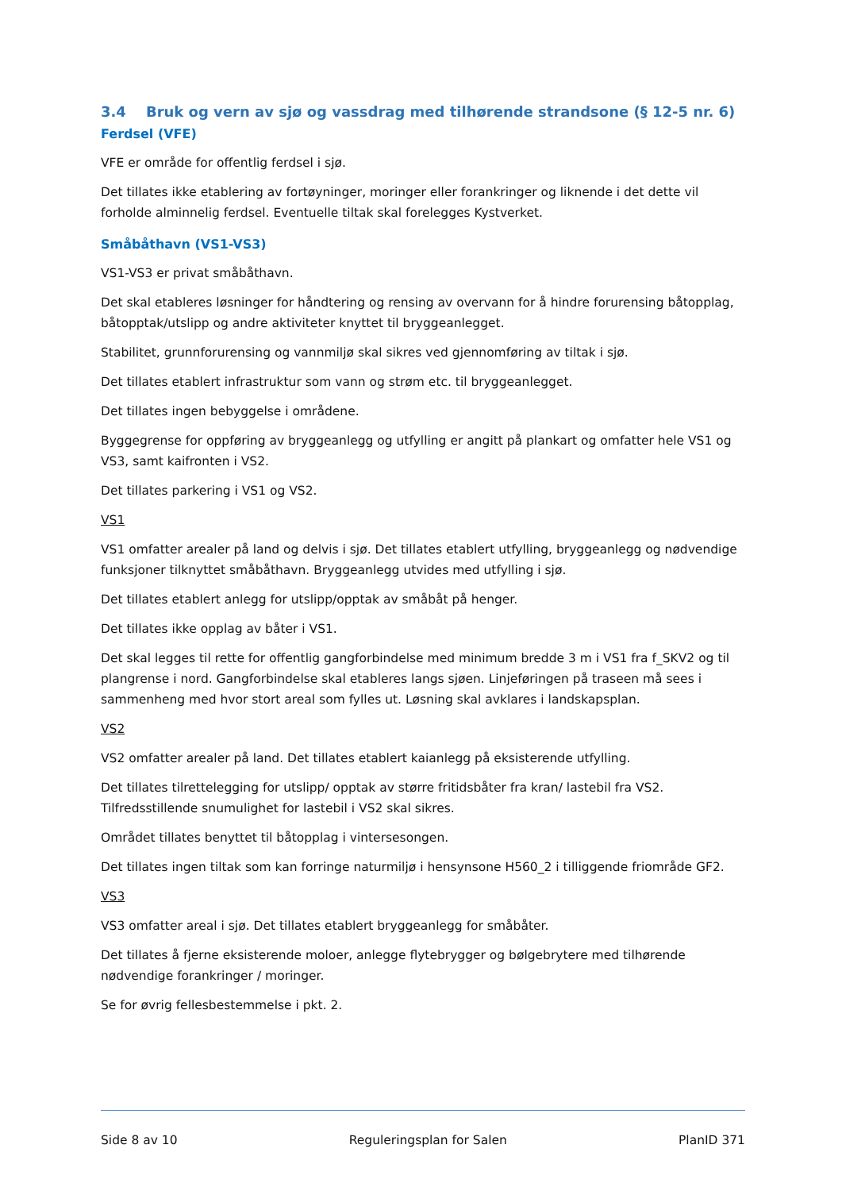3.4 Bruk og vern av sjø og vassdrag med tilhørende strandsone (§ 12-5 nr. 6)
Ferdsel (VFE)
VFE er område for offentlig ferdsel i sjø.
Det tillates ikke etablering av fortøyninger, moringer eller forankringer og liknende i det dette vil forholde alminnelig ferdsel. Eventuelle tiltak skal forelegges Kystverket.
Småbåthavn (VS1-VS3)
VS1-VS3 er privat småbåthavn.
Det skal etableres løsninger for håndtering og rensing av overvann for å hindre forurensing båtopplag, båtopptak/utslipp og andre aktiviteter knyttet til bryggeanlegget.
Stabilitet, grunnforurensing og vannmiljø skal sikres ved gjennomføring av tiltak i sjø.
Det tillates etablert infrastruktur som vann og strøm etc. til bryggeanlegget.
Det tillates ingen bebyggelse i områdene.
Byggegrense for oppføring av bryggeanlegg og utfylling er angitt på plankart og omfatter hele VS1 og VS3, samt kaifronten i VS2.
Det tillates parkering i VS1 og VS2.
VS1
VS1 omfatter arealer på land og delvis i sjø. Det tillates etablert utfylling, bryggeanlegg og nødvendige funksjoner tilknyttet småbåthavn. Bryggeanlegg utvides med utfylling i sjø.
Det tillates etablert anlegg for utslipp/opptak av småbåt på henger.
Det tillates ikke opplag av båter i VS1.
Det skal legges til rette for offentlig gangforbindelse med minimum bredde 3 m i VS1 fra f_SKV2 og til plangrense i nord. Gangforbindelse skal etableres langs sjøen. Linjeføringen på traseen må sees i sammenheng med hvor stort areal som fylles ut. Løsning skal avklares i landskapsplan.
VS2
VS2 omfatter arealer på land. Det tillates etablert kaianlegg på eksisterende utfylling.
Det tillates tilrettelegging for utslipp/ opptak av større fritidsbåter fra kran/ lastebil fra VS2. Tilfredsstillende snumulighet for lastebil i VS2 skal sikres.
Området tillates benyttet til båtopplag i vintersesongen.
Det tillates ingen tiltak som kan forringe naturmiljø i hensynsone H560_2 i tilliggende friområde GF2.
VS3
VS3 omfatter areal i sjø. Det tillates etablert bryggeanlegg for småbåter.
Det tillates å fjerne eksisterende moloer, anlegge flytebrygger og bølgebrytere med tilhørende nødvendige forankringer / moringer.
Se for øvrig fellesbestemmelse i pkt. 2.
Side 8 av 10 Reguleringsplan for Salen PlanID 371